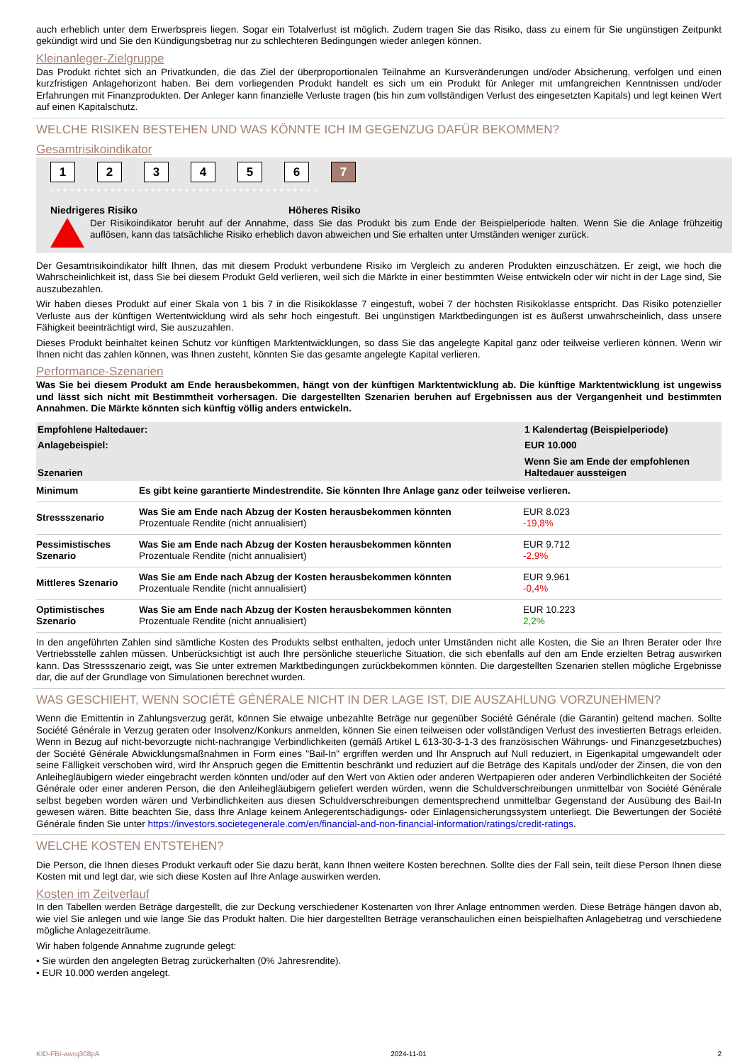auch erheblich unter dem Erwerbspreis liegen. Sogar ein Totalverlust ist möglich. Zudem tragen Sie das Risiko, dass zu einem für Sie ungünstigen Zeitpunkt gekündigt wird und Sie den Kündigungsbetrag nur zu schlechteren Bedingungen wieder anlegen können.
Kleinanleger-Zielgruppe
Das Produkt richtet sich an Privatkunden, die das Ziel der überproportionalen Teilnahme an Kursveränderungen und/oder Absicherung, verfolgen und einen kurzfristigen Anlagehorizont haben. Bei dem vorliegenden Produkt handelt es sich um ein Produkt für Anleger mit umfangreichen Kenntnissen und/oder Erfahrungen mit Finanzprodukten. Der Anleger kann finanzielle Verluste tragen (bis hin zum vollständigen Verlust des eingesetzten Kapitals) und legt keinen Wert auf einen Kapitalschutz.
WELCHE RISIKEN BESTEHEN UND WAS KÖNNTE ICH IM GEGENZUG DAFÜR BEKOMMEN?
Gesamtrisikoindikator
123456 7
‹ • • • • • • • • • • • • • • • • • • • • • • • • • • • • • • • • • • • • • • ›
Niedrigeres Risiko Höheres Risiko
Der Risikoindikator beruht auf der Annahme, dass Sie das Produkt bis zum Ende der Beispielperiode halten. Wenn Sie die Anlage frühzeitig auflösen, kann das tatsächliche Risiko erheblich davon abweichen und Sie erhalten unter Umständen weniger zurück.
Der Gesamtrisikoindikator hilft Ihnen, das mit diesem Produkt verbundene Risiko im Vergleich zu anderen Produkten einzuschätzen. Er zeigt, wie hoch die Wahrscheinlichkeit ist, dass Sie bei diesem Produkt Geld verlieren, weil sich die Märkte in einer bestimmten Weise entwickeln oder wir nicht in der Lage sind, Sie auszubezahlen.
Wir haben dieses Produkt auf einer Skala von 1 bis 7 in die Risikoklasse 7 eingestuft, wobei 7 der höchsten Risikoklasse entspricht. Das Risiko potenzieller Verluste aus der künftigen Wertentwicklung wird als sehr hoch eingestuft. Bei ungünstigen Marktbedingungen ist es äußerst unwahrscheinlich, dass unsere Fähigkeit beeinträchtigt wird, Sie auszuzahlen.
Dieses Produkt beinhaltet keinen Schutz vor künftigen Marktentwicklungen, so dass Sie das angelegte Kapital ganz oder teilweise verlieren können. Wenn wir Ihnen nicht das zahlen können, was Ihnen zusteht, könnten Sie das gesamte angelegte Kapital verlieren.
Performance-Szenarien
Was Sie bei diesem Produkt am Ende herausbekommen, hängt von der künftigen Marktentwicklung ab. Die künftige Marktentwicklung ist ungewiss und lässt sich nicht mit Bestimmtheit vorhersagen. Die dargestellten Szenarien beruhen auf Ergebnissen aus der Vergangenheit und bestimmten Annahmen. Die Märkte könnten sich künftig völlig anders entwickeln.
| Empfohlene Haltedauer: | | 1 Kalendertag (Beispielperiode) |
| Anlagebeispiel: | | EUR 10.000 |
| Szenarien | | Wenn Sie am Ende der empfohlenen Haltedauer aussteigen |
| Minimum | Es gibt keine garantierte Mindestrendite. Sie könnten Ihre Anlage ganz oder teilweise verlieren. | |
| Stressszenario | Was Sie am Ende nach Abzug der Kosten herausbekommen könnten Prozentuale Rendite (nicht annualisiert) | EUR 8.023 -19,8% |
| Pessimistisches Szenario | Was Sie am Ende nach Abzug der Kosten herausbekommen könnten Prozentuale Rendite (nicht annualisiert) | EUR 9.712 -2,9% |
| Mittleres Szenario | Was Sie am Ende nach Abzug der Kosten herausbekommen könnten Prozentuale Rendite (nicht annualisiert) | EUR 9.961 -0,4% |
| Optimistisches Szenario | Was Sie am Ende nach Abzug der Kosten herausbekommen könnten Prozentuale Rendite (nicht annualisiert) | EUR 10.223 2,2% |
In den angeführten Zahlen sind sämtliche Kosten des Produkts selbst enthalten, jedoch unter Umständen nicht alle Kosten, die Sie an Ihren Berater oder Ihre Vertriebsstelle zahlen müssen. Unberücksichtigt ist auch Ihre persönliche steuerliche Situation, die sich ebenfalls auf den am Ende erzielten Betrag auswirken kann. Das Stressszenario zeigt, was Sie unter extremen Marktbedingungen zurückbekommen könnten. Die dargestellten Szenarien stellen mögliche Ergebnisse dar, die auf der Grundlage von Simulationen berechnet wurden.
WAS GESCHIEHT, WENN SOCIÉTÉ GÉNÉRALE NICHT IN DER LAGE IST, DIE AUSZAHLUNG VORZUNEHMEN?
Wenn die Emittentin in Zahlungsverzug gerät, können Sie etwaige unbezahlte Beträge nur gegenüber Société Générale (die Garantin) geltend machen. Sollte Société Générale in Verzug geraten oder Insolvenz/Konkurs anmelden, können Sie einen teilweisen oder vollständigen Verlust des investierten Betrags erleiden. Wenn in Bezug auf nicht-bevorzugte nicht-nachrangige Verbindlichkeiten (gemäß Artikel L 613-30-3-1-3 des französischen Währungs- und Finanzgesetzbuches) der Société Générale Abwicklungsmaßnahmen in Form eines "Bail-In" ergriffen werden und Ihr Anspruch auf Null reduziert, in Eigenkapital umgewandelt oder seine Fälligkeit verschoben wird, wird Ihr Anspruch gegen die Emittentin beschränkt und reduziert auf die Beträge des Kapitals und/oder der Zinsen, die von den Anleihegläubigern wieder eingebracht werden könnten und/oder auf den Wert von Aktien oder anderen Wertpapieren oder anderen Verbindlichkeiten der Société Générale oder einer anderen Person, die den Anleihegläubigern geliefert werden würden, wenn die Schuldverschreibungen unmittelbar von Société Générale selbst begeben worden wären und Verbindlichkeiten aus diesen Schuldverschreibungen dementsprechend unmittelbar Gegenstand der Ausübung des Bail-In gewesen wären. Bitte beachten Sie, dass Ihre Anlage keinem Anlegerentschädigungs- oder Einlagensicherungssystem unterliegt. Die Bewertungen der Société Générale finden Sie unter https://investors.societegenerale.com/en/financial-and-non-financial-information/ratings/credit-ratings.
WELCHE KOSTEN ENTSTEHEN?
Die Person, die Ihnen dieses Produkt verkauft oder Sie dazu berät, kann Ihnen weitere Kosten berechnen. Sollte dies der Fall sein, teilt diese Person Ihnen diese Kosten mit und legt dar, wie sich diese Kosten auf Ihre Anlage auswirken werden.
Kosten im Zeitverlauf
In den Tabellen werden Beträge dargestellt, die zur Deckung verschiedener Kostenarten von Ihrer Anlage entnommen werden. Diese Beträge hängen davon ab, wie viel Sie anlegen und wie lange Sie das Produkt halten. Die hier dargestellten Beträge veranschaulichen einen beispielhaften Anlagebetrag und verschiedene mögliche Anlagezeiträume.
Wir haben folgende Annahme zugrunde gelegt:
• Sie würden den angelegten Betrag zurückerhalten (0% Jahresrendite).
• EUR 10.000 werden angelegt.
KID-FBI-awrq308pA 2024-11-01 2